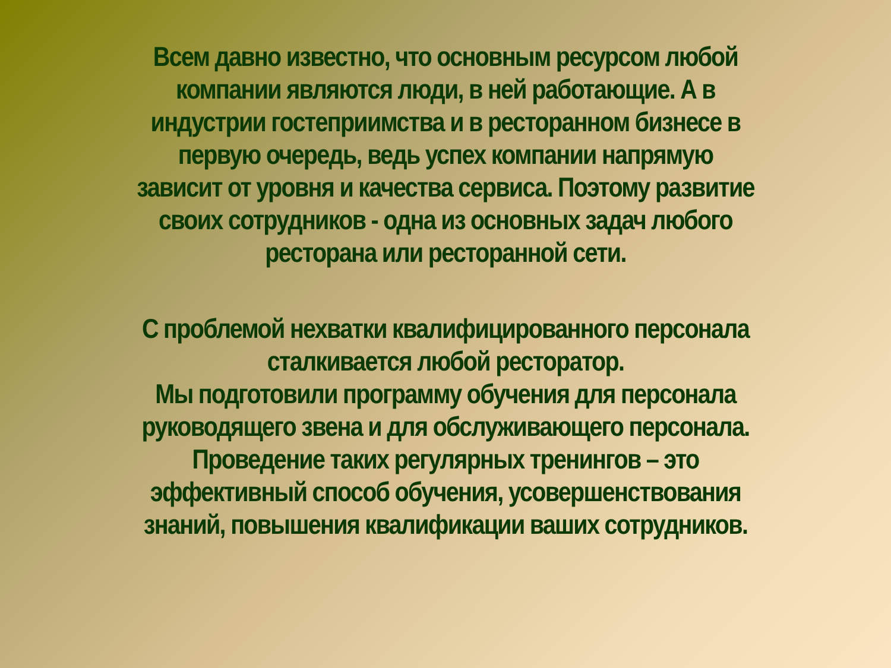Всем давно известно, что основным ресурсом любой
компании являются люди, в ней работающие. А в
индустрии гостеприимства и в ресторанном бизнесе в
первую очередь, ведь успех компании напрямую
зависит от уровня и качества сервиса. Поэтому развитие
своих сотрудников - одна из основных задач любого
ресторана или ресторанной сети.
С проблемой нехватки квалифицированного персонала
сталкивается любой ресторатор.
Мы подготовили программу обучения для персонала
руководящего звена и для обслуживающего персонала.
Проведение таких регулярных тренингов – это
эффективный способ обучения, усовершенствования
знаний, повышения квалификации ваших сотрудников.